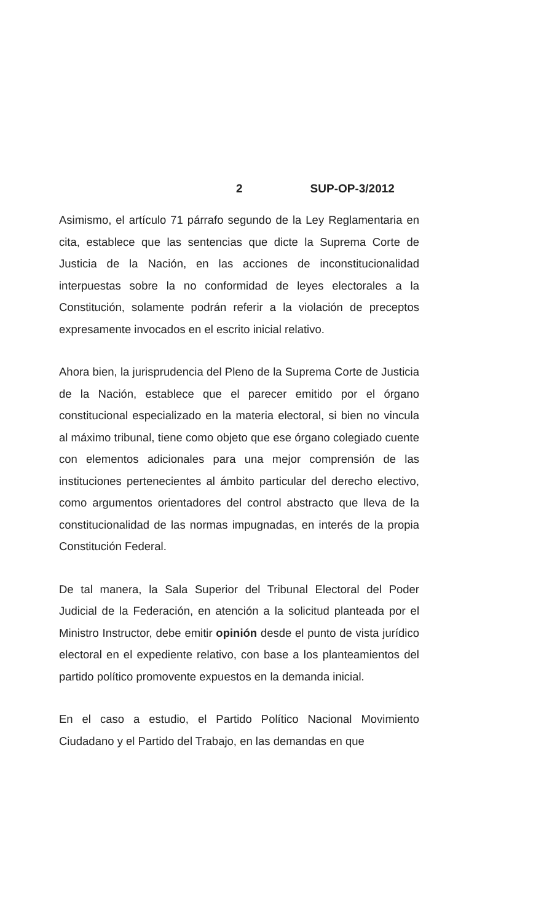2 SUP-OP-3/2012
Asimismo, el artículo 71 párrafo segundo de la Ley Reglamentaria en cita, establece que las sentencias que dicte la Suprema Corte de Justicia de la Nación, en las acciones de inconstitucionalidad interpuestas sobre la no conformidad de leyes electorales a la Constitución, solamente podrán referir a la violación de preceptos expresamente invocados en el escrito inicial relativo.
Ahora bien, la jurisprudencia del Pleno de la Suprema Corte de Justicia de la Nación, establece que el parecer emitido por el órgano constitucional especializado en la materia electoral, si bien no vincula al máximo tribunal, tiene como objeto que ese órgano colegiado cuente con elementos adicionales para una mejor comprensión de las instituciones pertenecientes al ámbito particular del derecho electivo, como argumentos orientadores del control abstracto que lleva de la constitucionalidad de las normas impugnadas, en interés de la propia Constitución Federal.
De tal manera, la Sala Superior del Tribunal Electoral del Poder Judicial de la Federación, en atención a la solicitud planteada por el Ministro Instructor, debe emitir opinión desde el punto de vista jurídico electoral en el expediente relativo, con base a los planteamientos del partido político promovente expuestos en la demanda inicial.
En el caso a estudio, el Partido Político Nacional Movimiento Ciudadano y el Partido del Trabajo, en las demandas en que